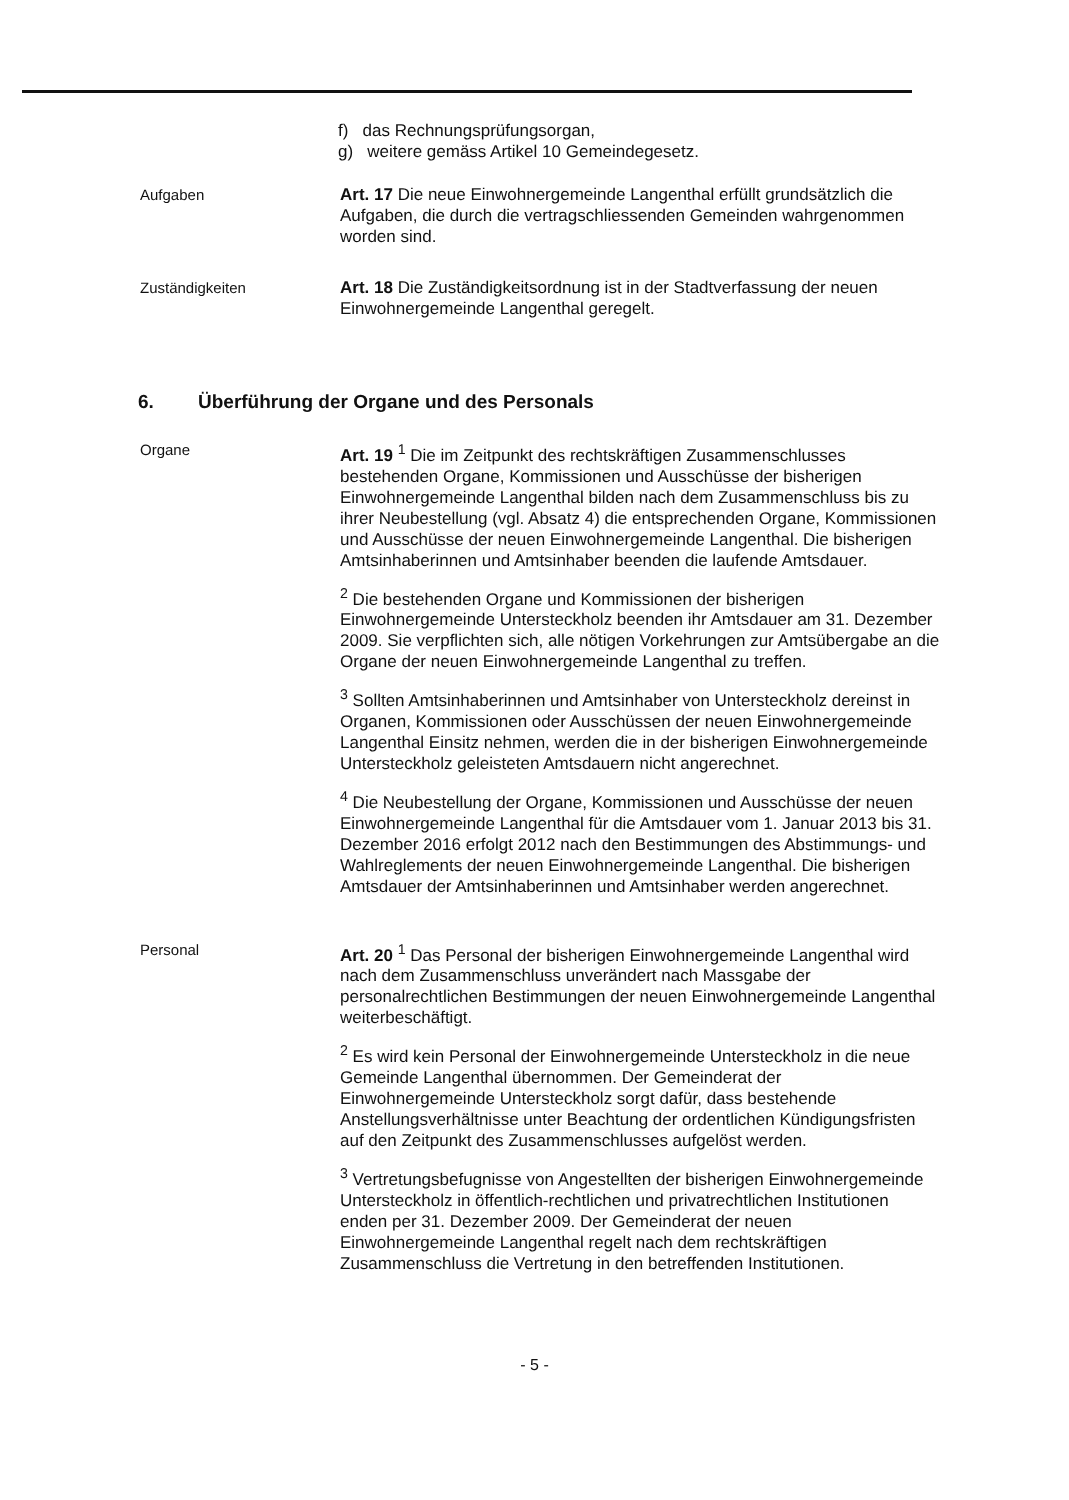f) das Rechnungsprüfungsorgan,
g) weitere gemäss Artikel 10 Gemeindegesetz.
Aufgaben
Art. 17 Die neue Einwohnergemeinde Langenthal erfüllt grundsätzlich die Aufgaben, die durch die vertragschliessenden Gemeinden wahrgenommen worden sind.
Zuständigkeiten
Art. 18 Die Zuständigkeitsordnung ist in der Stadtverfassung der neuen Einwohnergemeinde Langenthal geregelt.
6. Überführung der Organe und des Personals
Organe
Art. 19 <sup>1</sup> Die im Zeitpunkt des rechtskräftigen Zusammenschlusses bestehenden Organe, Kommissionen und Ausschüsse der bisherigen Einwohnergemeinde Langenthal bilden nach dem Zusammenschluss bis zu ihrer Neubestellung (vgl. Absatz 4) die entsprechenden Organe, Kommissionen und Ausschüsse der neuen Einwohnergemeinde Langenthal. Die bisherigen Amtsinhaberinnen und Amtsinhaber beenden die laufende Amtsdauer.
<sup>2</sup> Die bestehenden Organe und Kommissionen der bisherigen Einwohnergemeinde Untersteckholz beenden ihr Amtsdauer am 31. Dezember 2009. Sie verpflichten sich, alle nötigen Vorkehrungen zur Amtsübergabe an die Organe der neuen Einwohnergemeinde Langenthal zu treffen.
<sup>3</sup> Sollten Amtsinhaberinnen und Amtsinhaber von Untersteckholz dereinst in Organen, Kommissionen oder Ausschüssen der neuen Einwohnergemeinde Langenthal Einsitz nehmen, werden die in der bisherigen Einwohnergemeinde Untersteckholz geleisteten Amtsdauern nicht angerechnet.
<sup>4</sup> Die Neubestellung der Organe, Kommissionen und Ausschüsse der neuen Einwohnergemeinde Langenthal für die Amtsdauer vom 1. Januar 2013 bis 31. Dezember 2016 erfolgt 2012 nach den Bestimmungen des Abstimmungs- und Wahlreglements der neuen Einwohnergemeinde Langenthal. Die bisherigen Amtsdauer der Amtsinhaberinnen und Amtsinhaber werden angerechnet.
Personal
Art. 20 <sup>1</sup> Das Personal der bisherigen Einwohnergemeinde Langenthal wird nach dem Zusammenschluss unverändert nach Massgabe der personalrechtlichen Bestimmungen der neuen Einwohnergemeinde Langenthal weiterbeschäftigt.
<sup>2</sup> Es wird kein Personal der Einwohnergemeinde Untersteckholz in die neue Gemeinde Langenthal übernommen. Der Gemeinderat der Einwohnergemeinde Untersteckholz sorgt dafür, dass bestehende Anstellungsverhältnisse unter Beachtung der ordentlichen Kündigungsfristen auf den Zeitpunkt des Zusammenschlusses aufgelöst werden.
<sup>3</sup> Vertretungsbefugnisse von Angestellten der bisherigen Einwohnergemeinde Untersteckholz in öffentlich-rechtlichen und privatrechtlichen Institutionen enden per 31. Dezember 2009. Der Gemeinderat der neuen Einwohnergemeinde Langenthal regelt nach dem rechtskräftigen Zusammenschluss die Vertretung in den betreffenden Institutionen.
- 5 -